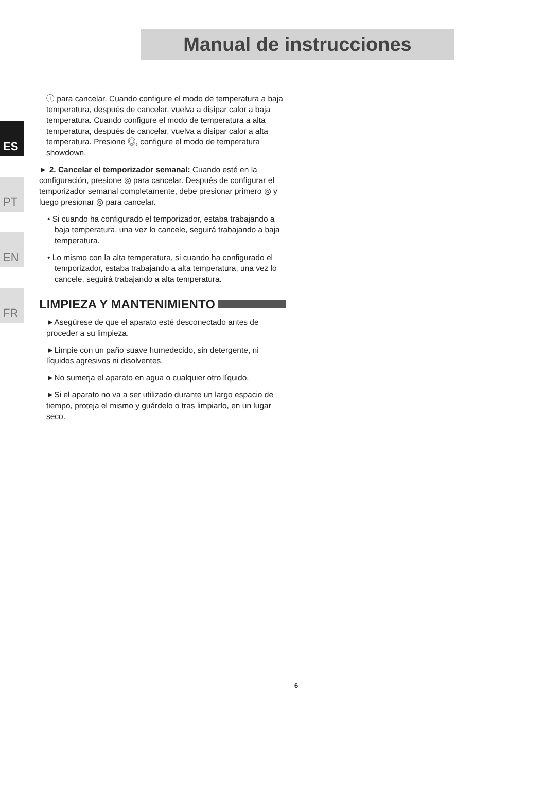Manual de instrucciones
ES
PT
EN
FR
ⓘ para cancelar. Cuando configure el modo de temperatura a baja temperatura, después de cancelar, vuelva a disipar calor a baja temperatura. Cuando configure el modo de temperatura a alta temperatura, después de cancelar, vuelva a disipar calor a alta temperatura. Presione ◎, configure el modo de temperatura showdown.
► 2. Cancelar el temporizador semanal: Cuando esté en la configuración, presione ◎ para cancelar. Después de configurar el temporizador semanal completamente, debe presionar primero ◎ y luego presionar ◎ para cancelar.
• Si cuando ha configurado el temporizador, estaba trabajando a baja temperatura, una vez lo cancele, seguirá trabajando a baja temperatura.
• Lo mismo con la alta temperatura, si cuando ha configurado el temporizador, estaba trabajando a alta temperatura, una vez lo cancele, seguirá trabajando a alta temperatura.
LIMPIEZA Y MANTENIMIENTO
►Asegúrese de que el aparato esté desconectado antes de proceder a su limpieza.
►Limpie con un paño suave humedecido, sin detergente, ni líquidos agresivos ni disolventes.
►No sumerja el aparato en agua o cualquier otro líquido.
►Si el aparato no va a ser utilizado durante un largo espacio de tiempo, proteja el mismo y guárdelo o tras limpiarlo, en un lugar seco.
6